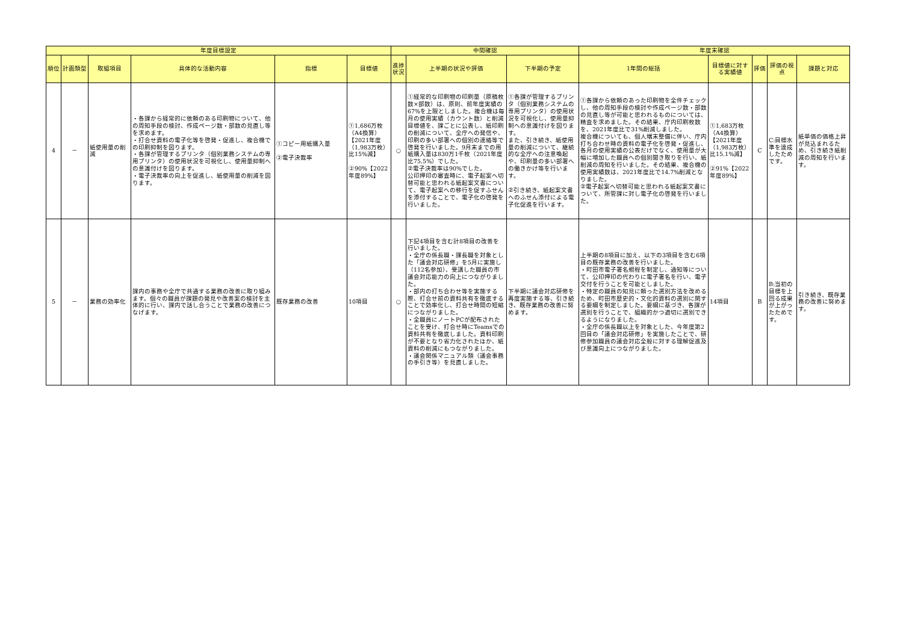| 年度目標設定 | | | | | | 中間確認 | | | 年度末確認 | | | | |
| --- | --- | --- | --- | --- | --- | --- | --- | --- | --- | --- | --- | --- | --- |
| 順位 | 計画類型 | 取組項目 | 具体的な活動内容 | 指標 | 目標値 | 進捗状況 | 上半期の状況や評価 | 下半期の予定 | 1年間の総括 | 目標値に対する実績値 | 評価 | 評価の視点 | 課題と対応 |
| 4 | － | 紙使用量の削減 | ・各課から経常的に依頼のある印刷物について、他の周知手段の検討、作成ページ数・部数の見直し等を求めます。 ・打合せ資料の電子化等を啓発・促進し、複合機での印刷抑制を図ります。 ・各課が管理するプリンタ（個別業務システムの専用プリンタ）の使用状況を可視化し、使用量抑制への意識付けを図ります。 ・電子決裁率の向上を促進し、紙使用量の削減を図ります。 | ①コピー用紙購入量 ②電子決裁率 | ①1,686万枚（A4換算）【2021年度（1,983万枚）比15%減】 ②90%【2022年度89%】 | ○ | ①経常的な印刷物の印刷量（原稿枚数×部数）は、原則、前年度実績の67%を上限としました。複合機は毎月の使用実績（カウント数）と削減目標値を、課ごとに公表し、紙印刷の削減について、全庁への発信や、印刷の多い部署への個別の連絡等で啓発を行いました。9月末までの用紙購入量は830万1千枚（2021年度比75.5%）でした。 ②電子決裁率は90%でした。 公印押印の審査時に、電子起案へ切替可能と思われる紙起案文書について、電子起案への移行を促すふせんを添付することで、電子化の啓発を行いました。 | ①各課が管理するプリンタ（個別業務システムの専用プリンタ）の使用状況を可視化し、使用量抑制への意識付けを図ります。 また、引き続き、紙使用量の削減について、継続的な全庁への注意喚起や、印刷量の多い部署への働きかけ等を行います。 ②引き続き、紙起案文書へのふせん添付による電子化促進を行います。 | ①各課から依頼のあった印刷物を全件チェックし、他の周知手段の検討や作成ページ数・部数の見直し等が可能と思われるものについては、精査を求めました。その結果、庁内印刷枚数を、2021年度比で31%削減しました。 複合機についても、個人端末整備に伴い、庁内打ち合わせ時の資料の電子化を啓発・促進し、各月の使用実績の公表だけでなく、使用量が大幅に増加した職員への個別聞き取りを行い、紙削減の周知を行いました。その結果、複合機の使用実績数は、2021年度比で14.7%削減となりました。 ②電子起案へ切替可能と思われる紙起案文書について、所管課に対し電子化の啓発を行いました。 | ①1,683万枚（A4換算）【2021年度（1,983万枚）比15.1%減】 ②91%【2022年度89%】 | C | C:目標水準を達成したためです。 | 紙単価の価格上昇が見込まれるため、引き続き紙削減の周知を行います。 |
| 5 | － | 業務の効率化 | 課内の事務や全庁で共通する業務の改善に取り組みます。個々の職員が課題の発見や改善案の検討を主体的に行い、課内で話し合うことで業務の改善につなげます。 | 既存業務の改善 | 10項目 | ○ | 下記4項目を含む計8項目の改善を行いました。 ・全庁の係長職・課長職を対象とした「議会対応研修」を5月に実施し（112名参加）、受講した職員の市議会対応能力の向上につながりました。 ・部内の打ち合わせ等を実施する際、打合せ前の資料共有を徹底することで効率化し、打合せ時間の短縮につながりました。 ・全職員にノートPCが配布されたことを受け、打合せ時にTeamsでの資料共有を徹底しました。資料印刷が不要となり省力化されたほか、紙資料の削減にもつながりました。 ・議会関係マニュアル類（議会事務の手引き等）を見直しました。 | 下半期に議会対応研修を再度実施する等、引き続き、既存業務の改善に努めます。 | 上半期の8項目に加え、以下の3項目を含む6項目の既存業務の改善を行いました。 ・町田市電子署名規程を制定し、通知等について、公印押印の代わりに電子署名を行い、電子交付を行うことを可能としました。 ・特定の職員の知見に頼った選別方法を改めるため、町田市歴史的・文化的資料の選別に関する要綱を制定しました。要綱に基づき、各課が選別を行うことで、組織的かつ適切に選別できるようになりました。 ・全庁の係長職以上を対象とした、今年度第2回目の「議会対応研修」を実施したことで、研修参加職員の議会対応全般に対する理解促進及び意識向上につながりました。 | 14項目 | B | B:当初の目標を上回る成果が上がったためです。 | 引き続き、既存業務の改善に努めます。 |